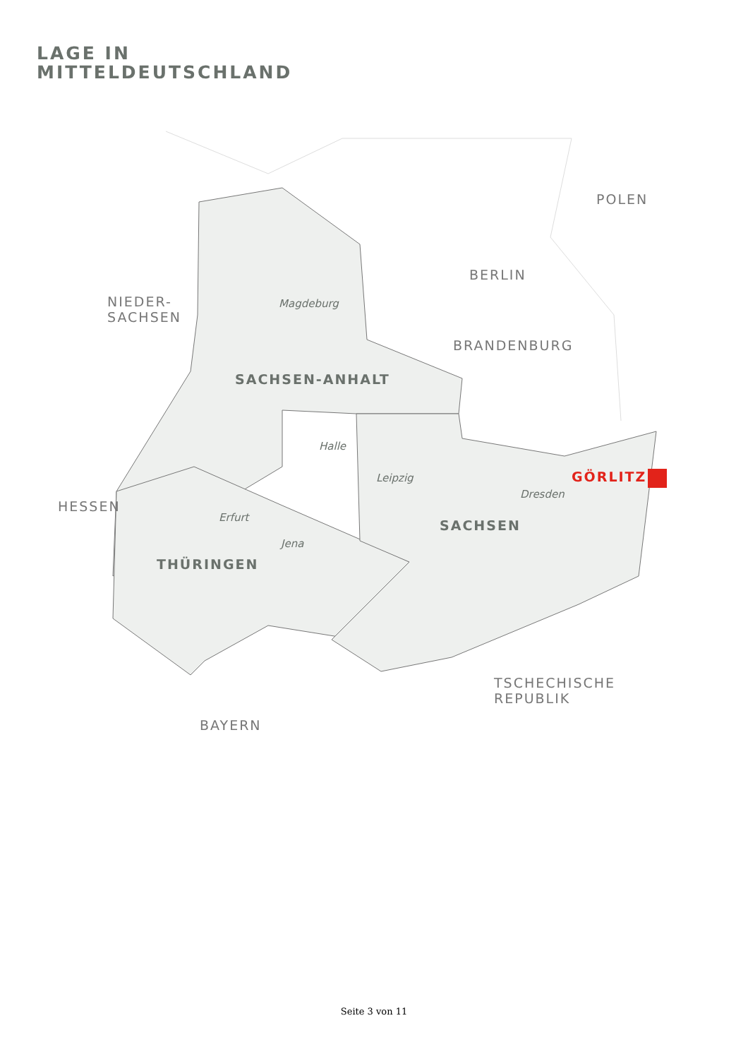LAGE IN
MITTELDEUTSCHLAND
POLEN
BERLIN
NIEDER-
SACHSEN
BRANDENBURG
HESSEN
TSCHECHISCHE
REPUBLIK
BAYERN
SACHSEN-ANHALT
SACHSEN
THÜRINGEN
GÖRLITZ
Magdeburg
Halle
Leipzig
Dresden
Erfurt
Jena
Seite 3 von 11